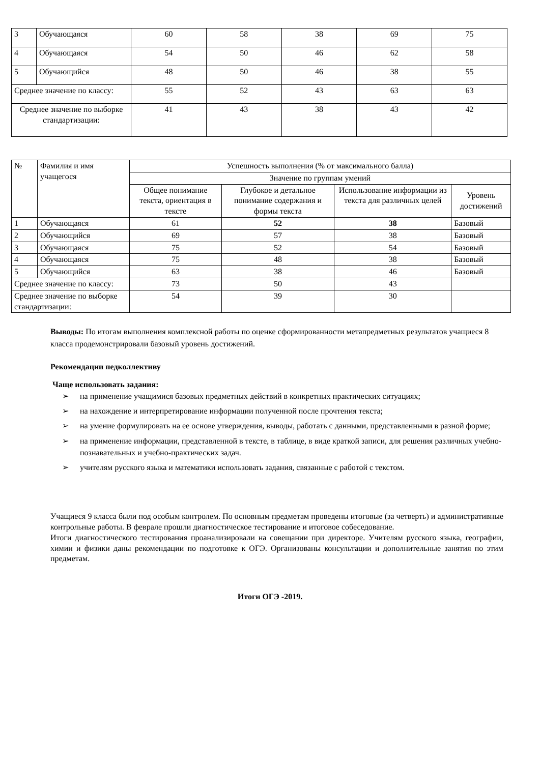| 3 | Обучающаяся | 60 | 58 | 38 | 69 | 75 |
| 4 | Обучающаяся | 54 | 50 | 46 | 62 | 58 |
| 5 | Обучающийся | 48 | 50 | 46 | 38 | 55 |
| Среднее значение по классу: | | 55 | 52 | 43 | 63 | 63 |
| Среднее значение по выборке стандартизации: | | 41 | 43 | 38 | 43 | 42 |
| № | Фамилия и имя учащегося | Успешность выполнения (% от максимального балла) | | | |
| --- | --- | --- | --- | --- | --- |
| | | Значение по группам умений | | | |
| | | Общее понимание текста, ориентация в тексте | Глубокое и детальное понимание содержания и формы текста | Использование информации из текста для различных целей | Уровень достижений |
| 1 | Обучающаяся | 61 | 52 | 38 | Базовый |
| 2 | Обучающийся | 69 | 57 | 38 | Базовый |
| 3 | Обучающаяся | 75 | 52 | 54 | Базовый |
| 4 | Обучающаяся | 75 | 48 | 38 | Базовый |
| 5 | Обучающийся | 63 | 38 | 46 | Базовый |
| Среднее значение по классу: | | 73 | 50 | 43 | |
| Среднее значение по выборке стандартизации: | | 54 | 39 | 30 | |
Выводы: По итогам выполнения комплексной работы по оценке сформированности метапредметных результатов учащиеся 8 класса продемонстрировали базовый уровень достижений.
Рекомендации педколлективу
Чаще использовать задания:
➢ на применение учащимися базовых предметных действий в конкретных практических ситуациях;
➢ на нахождение и интерпретирование информации полученной после прочтения текста;
➢ на умение формулировать на ее основе утверждения, выводы, работать с данными, представленными в разной форме;
➢ на применение информации, представленной в тексте, в таблице, в виде краткой записи, для решения различных учебно-познавательных и учебно-практических задач.
➢ учителям русского языка и математики использовать задания, связанные с работой с текстом.
Учащиеся 9 класса были под особым контролем. По основным предметам проведены итоговые (за четверть) и административные контрольные работы. В феврале прошли диагностическое тестирование и итоговое собеседование.
Итоги диагностического тестирования проанализировали на совещании при директоре. Учителям русского языка, географии, химии и физики даны рекомендации по подготовке к ОГЭ. Организованы консультации и дополнительные занятия по этим предметам.
Итоги ОГЭ -2019.